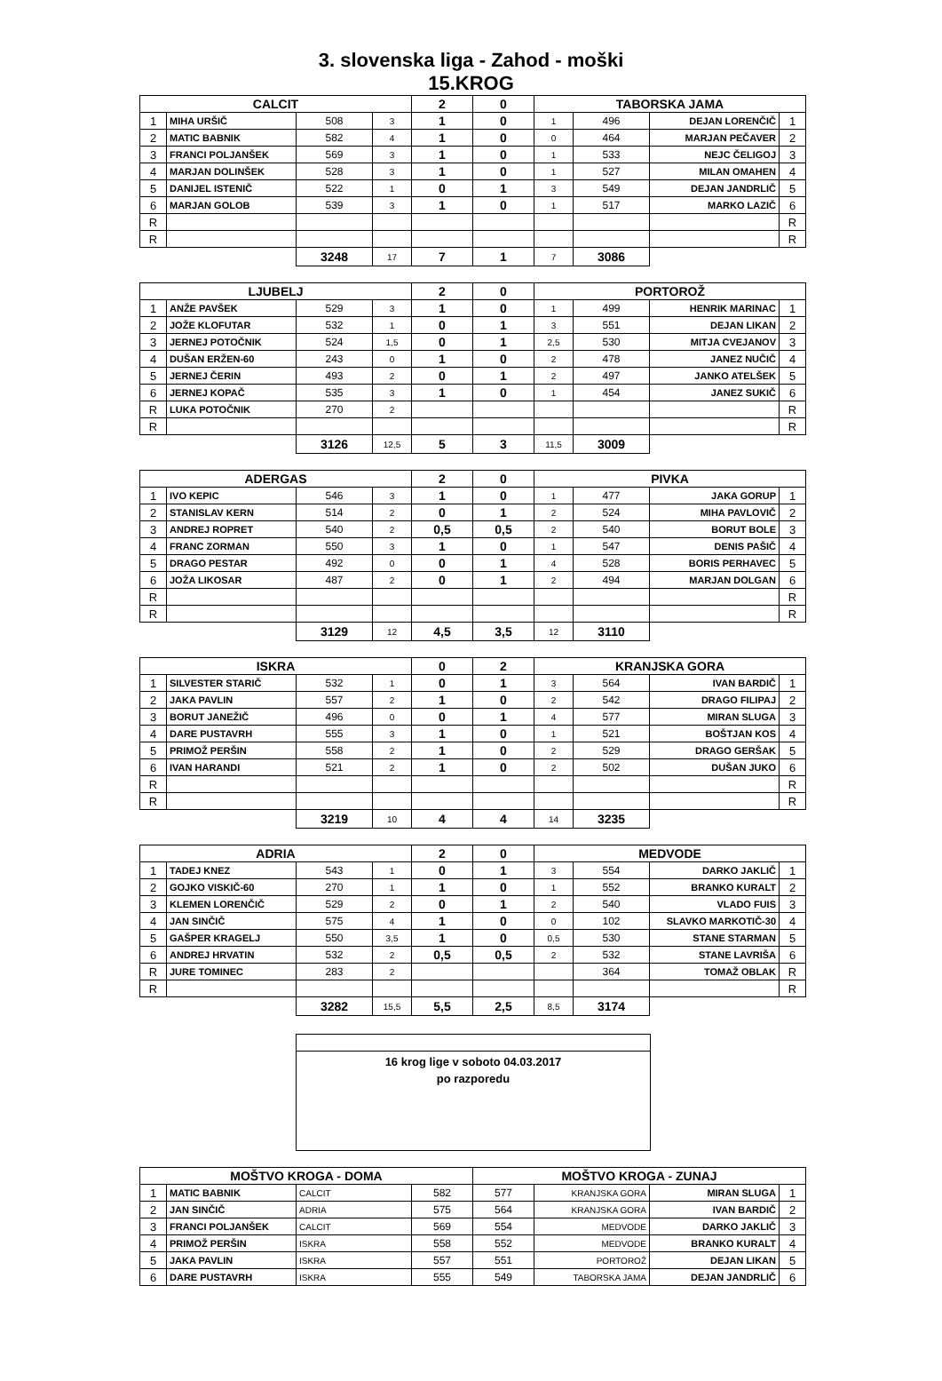3. slovenska liga - Zahod - moški
15.KROG
| CALCIT | | | | 2 | 0 | TABORSKA JAMA | | | |
| --- | --- | --- | --- | --- | --- | --- | --- | --- | --- |
| 1 | MIHA URŠIČ | 508 | 3 | 1 | 0 | 1 | 496 | DEJAN LORENČIČ | 1 |
| 2 | MATIC BABNIK | 582 | 4 | 1 | 0 | 0 | 464 | MARJAN PEČAVER | 2 |
| 3 | FRANCI POLJANŠEK | 569 | 3 | 1 | 0 | 1 | 533 | NEJC ČELIGOJ | 3 |
| 4 | MARJAN DOLINŠEK | 528 | 3 | 1 | 0 | 1 | 527 | MILAN OMAHEN | 4 |
| 5 | DANIJEL ISTENIČ | 522 | 1 | 0 | 1 | 3 | 549 | DEJAN JANDRLIČ | 5 |
| 6 | MARJAN GOLOB | 539 | 3 | 1 | 0 | 1 | 517 | MARKO LAZIČ | 6 |
| R | | | | | | | | | R |
| R | | | | | | | | | R |
| | | 3248 | 17 | 7 | 1 | 7 | 3086 | | |
| LJUBELJ | | | | 2 | 0 | PORTOROŽ | | | |
| 1 | ANŽE PAVŠEK | 529 | 3 | 1 | 0 | 1 | 499 | HENRIK MARINAC | 1 |
| 2 | JOŽE KLOFUTAR | 532 | 1 | 0 | 1 | 3 | 551 | DEJAN LIKAN | 2 |
| 3 | JERNEJ POTOČNIK | 524 | 1,5 | 0 | 1 | 2,5 | 530 | MITJA CVEJANOV | 3 |
| 4 | DUŠAN ERŽEN-60 | 243 | 0 | 1 | 0 | 2 | 478 | JANEZ NUČIČ | 4 |
| 5 | JERNEJ ČERIN | 493 | 2 | 0 | 1 | 2 | 497 | JANKO ATELŠEK | 5 |
| 6 | JERNEJ KOPAČ | 535 | 3 | 1 | 0 | 1 | 454 | JANEZ SUKIČ | 6 |
| R | LUKA POTOČNIK | 270 | 2 | | | | | | R |
| R | | | | | | | | | R |
| | | 3126 | 12,5 | 5 | 3 | 11,5 | 3009 | | |
| ADERGAS | | | | 2 | 0 | PIVKA | | | |
| 1 | IVO KEPIC | 546 | 3 | 1 | 0 | 1 | 477 | JAKA GORUP | 1 |
| 2 | STANISLAV KERN | 514 | 2 | 0 | 1 | 2 | 524 | MIHA PAVLOVIČ | 2 |
| 3 | ANDREJ ROPRET | 540 | 2 | 0,5 | 0,5 | 2 | 540 | BORUT BOLE | 3 |
| 4 | FRANC ZORMAN | 550 | 3 | 1 | 0 | 1 | 547 | DENIS PAŠIČ | 4 |
| 5 | DRAGO PESTAR | 492 | 0 | 0 | 1 | 4 | 528 | BORIS PERHAVEC | 5 |
| 6 | JOŽA LIKOSAR | 487 | 2 | 0 | 1 | 2 | 494 | MARJAN DOLGAN | 6 |
| R | | | | | | | | | R |
| R | | | | | | | | | R |
| | | 3129 | 12 | 4,5 | 3,5 | 12 | 3110 | | |
| ISKRA | | | | 0 | 2 | KRANJSKA GORA | | | |
| 1 | SILVESTER STARIČ | 532 | 1 | 0 | 1 | 3 | 564 | IVAN BARDIČ | 1 |
| 2 | JAKA PAVLIN | 557 | 2 | 1 | 0 | 2 | 542 | DRAGO FILIPAJ | 2 |
| 3 | BORUT JANEŽIČ | 496 | 0 | 0 | 1 | 4 | 577 | MIRAN SLUGA | 3 |
| 4 | DARE PUSTAVRH | 555 | 3 | 1 | 0 | 1 | 521 | BOŠTJAN KOS | 4 |
| 5 | PRIMOŽ PERŠIN | 558 | 2 | 1 | 0 | 2 | 529 | DRAGO GERŠAK | 5 |
| 6 | IVAN HARANDI | 521 | 2 | 1 | 0 | 2 | 502 | DUŠAN JUKO | 6 |
| R | | | | | | | | | R |
| R | | | | | | | | | R |
| | | 3219 | 10 | 4 | 4 | 14 | 3235 | | |
| ADRIA | | | | 2 | 0 | MEDVODE | | | |
| 1 | TADEJ KNEZ | 543 | 1 | 0 | 1 | 3 | 554 | DARKO JAKLIČ | 1 |
| 2 | GOJKO VISKIČ-60 | 270 | 1 | 1 | 0 | 1 | 552 | BRANKO KURALT | 2 |
| 3 | KLEMEN LORENČIČ | 529 | 2 | 0 | 1 | 2 | 540 | VLADO FUIS | 3 |
| 4 | JAN SINČIČ | 575 | 4 | 1 | 0 | 0 | 102 | SLAVKO MARKOTIČ-30 | 4 |
| 5 | GAŠPER KRAGELJ | 550 | 3,5 | 1 | 0 | 0,5 | 530 | STANE STARMAN | 5 |
| 6 | ANDREJ HRVATIN | 532 | 2 | 0,5 | 0,5 | 2 | 532 | STANE LAVRIŠA | 6 |
| R | JURE TOMINEC | 283 | 2 | | | | 364 | TOMAŽ OBLAK | R |
| R | | | | | | | | | R |
| | | 3282 | 15,5 | 5,5 | 2,5 | 8,5 | 3174 | | |
16 krog lige v soboto 04.03.2017
po razporedu
| MOŠTVO KROGA - DOMA | | | | MOŠTVO KROGA - ZUNAJ | | | |
| --- | --- | --- | --- | --- | --- | --- | --- |
| 1 | MATIC BABNIK | CALCIT | 582 | 577 | KRANJSKA GORA | MIRAN SLUGA | 1 |
| 2 | JAN SINČIČ | ADRIA | 575 | 564 | KRANJSKA GORA | IVAN BARDIČ | 2 |
| 3 | FRANCI POLJANŠEK | CALCIT | 569 | 554 | MEDVODE | DARKO JAKLIČ | 3 |
| 4 | PRIMOŽ PERŠIN | ISKRA | 558 | 552 | MEDVODE | BRANKO KURALT | 4 |
| 5 | JAKA PAVLIN | ISKRA | 557 | 551 | PORTOROŽ | DEJAN LIKAN | 5 |
| 6 | DARE PUSTAVRH | ISKRA | 555 | 549 | TABORSKA JAMA | DEJAN JANDRLIČ | 6 |